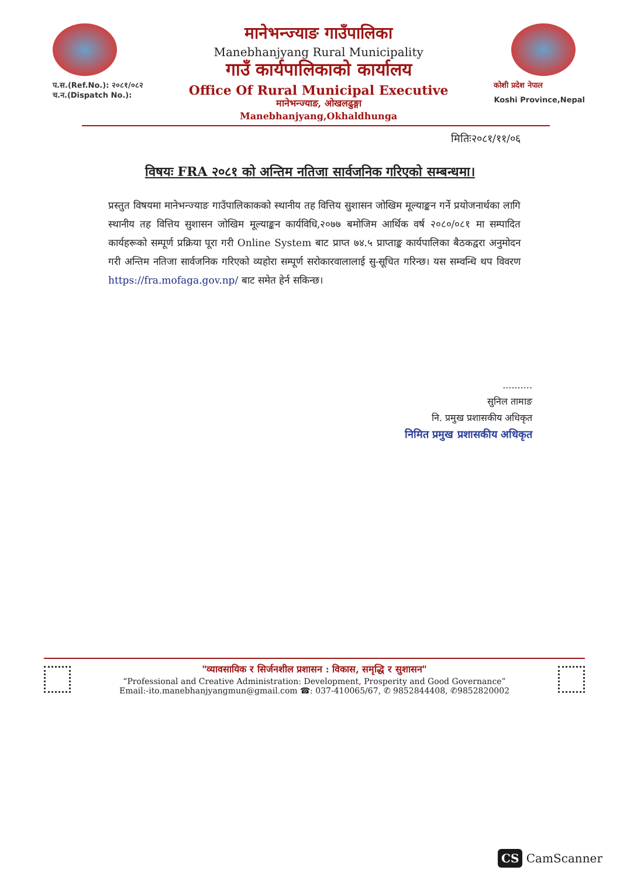प.स.(Ref.No.): २०८१/०८२
च.न.(Dispatch No.):
मानेभन्ज्याङ गाउँपालिका
Manebhanjyang Rural Municipality
गाउँ कार्यपालिकाको कार्यालय
Office Of Rural Municipal Executive
मानेभन्ज्याङ, ओखलढुङ्गा
Manebhanjyang,Okhaldhunga
कोशी प्रदेश नेपाल
Koshi Province,Nepal
मितिः२०८१/११/०६
विषयः FRA २०८१ को अन्तिम नतिजा सार्वजनिक गरिएको सम्बन्धमा।
प्रस्तुत विषयमा मानेभन्ज्याङ गाउँपालिकाकको स्थानीय तह वित्तिय सुशासन जोखिम मूल्याङ्कन गर्ने प्रयोजनार्थका लागि स्थानीय तह वित्तिय सुशासन जोखिम मूल्याङ्कन कार्यविधि,२०७७ बमोजिम आर्थिक वर्ष २०८०/०८१ मा सम्पादित कार्यहरूको सम्पूर्ण प्रक्रिया पूरा गरी Online System बाट प्राप्त ७४.५ प्राप्ताङ्क कार्यपालिका बैठकद्वरा अनुमोदन गरी अन्तिम नतिजा सार्वजनिक गरिएको व्यहोरा सम्पूर्ण सरोकारवालालाई सु-सूचित गरिन्छ। यस सम्वन्धि थप विवरण https://fra.mofaga.gov.np/ बाट समेत हेर्न सकिन्छ।
..........
सुनिल तामाङ
नि. प्रमुख प्रशासकीय अधिकृत
निमित प्रमुख प्रशासकीय अधिकृत
"व्यावसायिक र सिर्जनशील प्रशासन : विकास, समृद्धि र सुशासन"
“Professional and Creative Administration: Development, Prosperity and Good Governance”
Email:-ito.manebhanjyangmun@gmail.com ☎: 037-410065/67, ✆ 9852844408, ✆9852820002
CS CamScanner